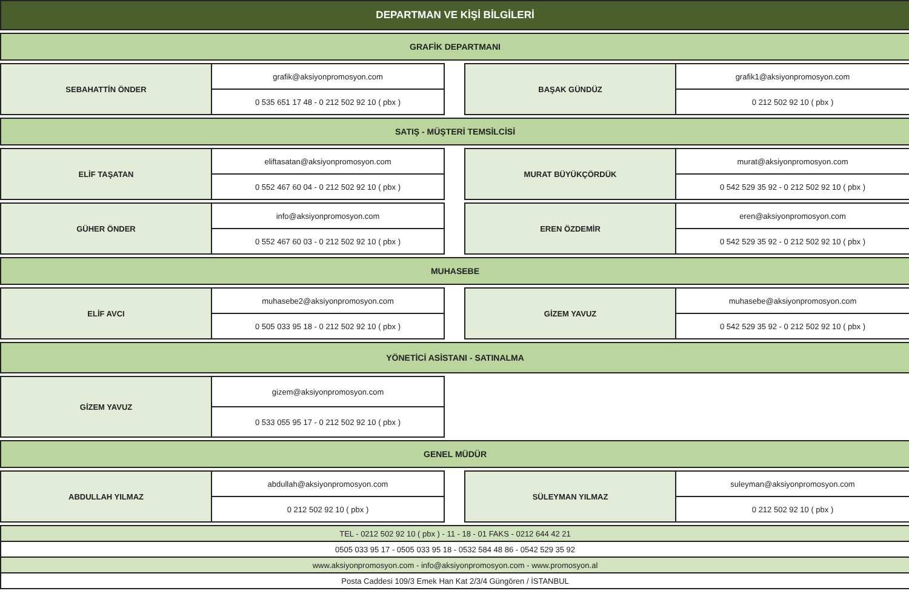| DEPARTMAN VE KİŞİ BİLGİLERİ | | | | |
| GRAFİK DEPARTMANI | | | | |
| SEBAHATTİN ÖNDER | grafik@aksiyonpromosyon.com | | BAŞAK GÜNDÜZ | grafik1@aksiyonpromosyon.com |
| | 0 535 651 17 48 - 0 212 502 92 10 ( pbx ) | | | 0 212 502 92 10 ( pbx ) |
| SATIŞ - MÜŞTERİ TEMSİLCİSİ | | | | |
| ELİF TAŞATAN | eliftasatan@aksiyonpromosyon.com | | MURAT BÜYÜKÇÖRDÜK | murat@aksiyonpromosyon.com |
| | 0 552 467 60 04 - 0 212 502 92 10 ( pbx ) | | | 0 542 529 35 92 - 0 212 502 92 10 ( pbx ) |
| GÜHER ÖNDER | info@aksiyonpromosyon.com | | EREN ÖZDEMİR | eren@aksiyonpromosyon.com |
| | 0 552 467 60 03 - 0 212 502 92 10 ( pbx ) | | | 0 542 529 35 92 - 0 212 502 92 10 ( pbx ) |
| MUHASEBE | | | | |
| ELİF AVCI | muhasebe2@aksiyonpromosyon.com | | GİZEM YAVUZ | muhasebe@aksiyonpromosyon.com |
| | 0 505 033 95 18 - 0 212 502 92 10 ( pbx ) | | | 0 542 529 35 92 - 0 212 502 92 10 ( pbx ) |
| YÖNETİCİ ASİSTANI - SATINALMA | | | | |
| GİZEM YAVUZ | gizem@aksiyonpromosyon.com | | | |
| | 0 533 055 95 17 - 0 212 502 92 10 ( pbx ) | | | |
| GENEL MÜDÜR | | | | |
| ABDULLAH YILMAZ | abdullah@aksiyonpromosyon.com | | SÜLEYMAN YILMAZ | suleyman@aksiyonpromosyon.com |
| | 0 212 502 92 10 ( pbx ) | | | 0 212 502 92 10 ( pbx ) |
| TEL - 0212 502 92 10 ( pbx ) - 11 - 18 - 01 FAKS - 0212 644 42 21 | | | | |
| 0505 033 95 17 - 0505 033 95 18 - 0532 584 48 86 - 0542 529 35 92 | | | | |
| www.aksiyonpromosyon.com - info@aksiyonpromosyon.com - www.promosyon.al | | | | |
| Posta Caddesi 109/3 Emek Han Kat 2/3/4 Güngören / İSTANBUL | | | | |